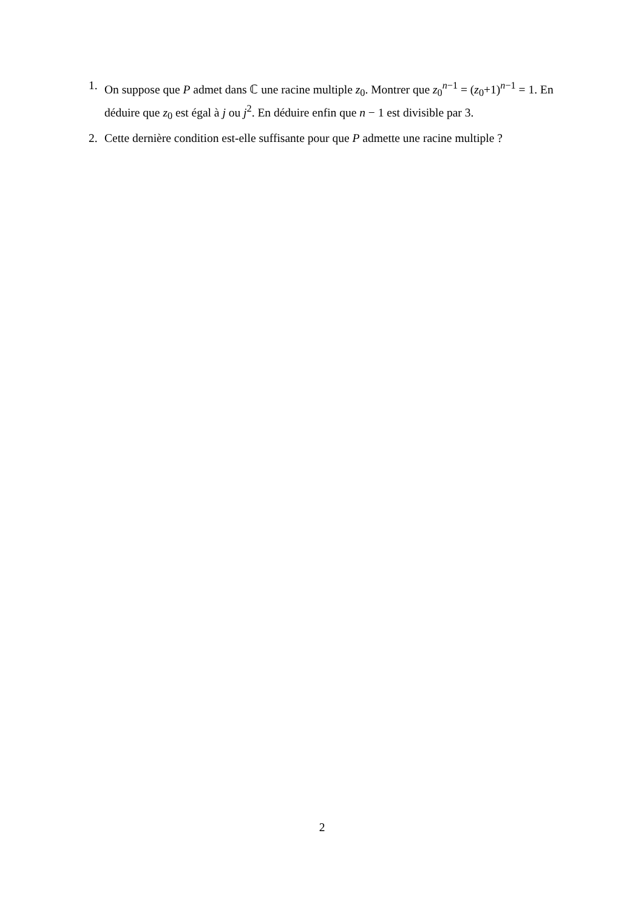1. On suppose que P admet dans ℂ une racine multiple z<sub>0</sub>. Montrer que z<sub>0</sub><sup>n−1</sup> = (z<sub>0</sub>+1)<sup>n−1</sup> = 1. En déduire que z<sub>0</sub> est égal à j ou j<sup>2</sup>. En déduire enfin que n − 1 est divisible par 3.
2. Cette dernière condition est-elle suffisante pour que P admette une racine multiple ?
2